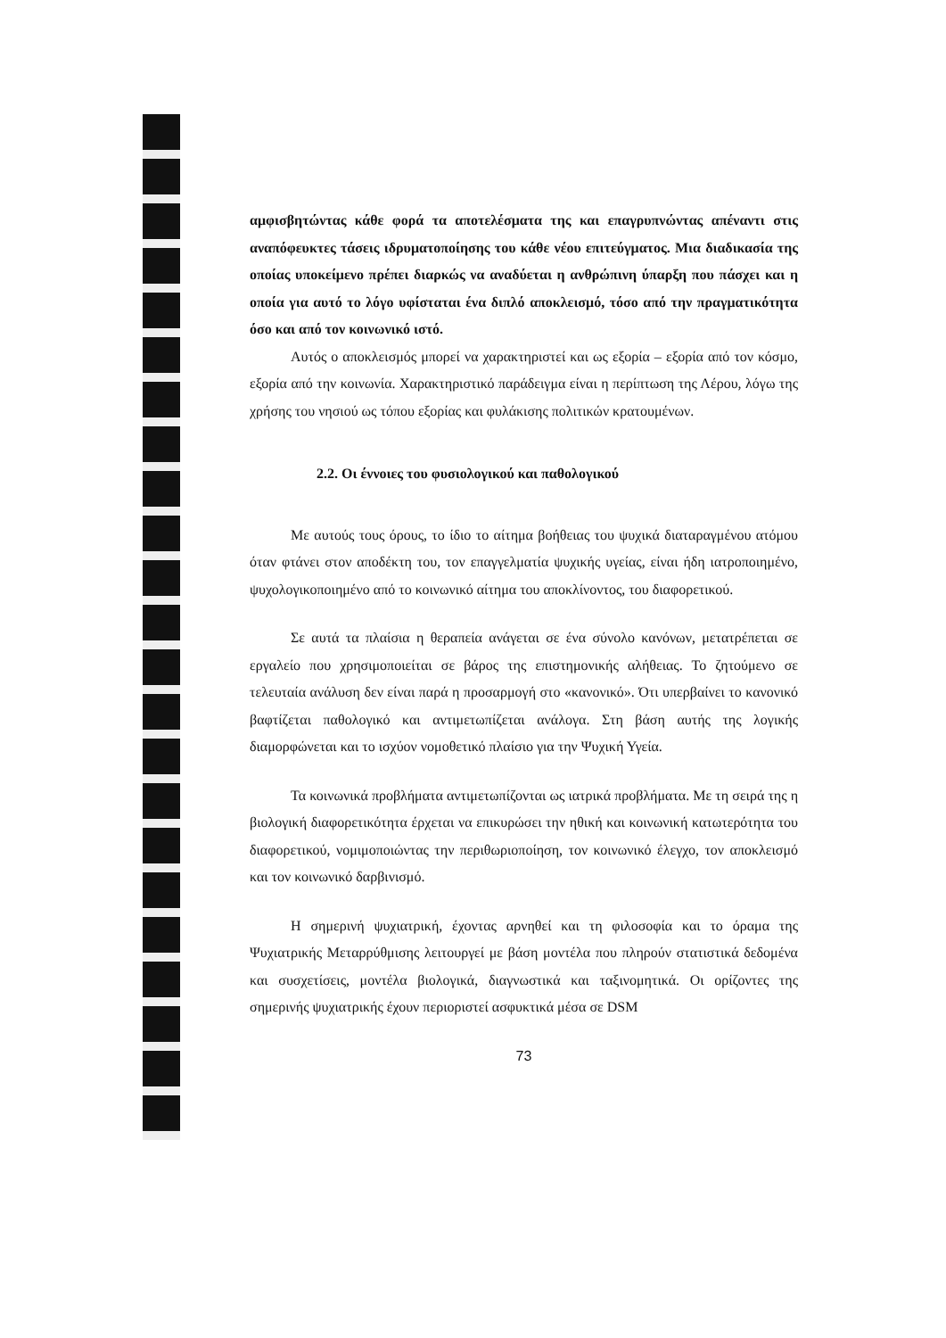αμφισβητώντας κάθε φορά τα αποτελέσματα της και επαγρυπνώντας απέναντι στις αναπόφευκτες τάσεις ιδρυματοποίησης του κάθε νέου επιτεύγματος. Μια διαδικασία της οποίας υποκείμενο πρέπει διαρκώς να αναδύεται η ανθρώπινη ύπαρξη που πάσχει και η οποία για αυτό το λόγο υφίσταται ένα διπλό αποκλεισμό, τόσο από την πραγματικότητα όσο και από τον κοινωνικό ιστό.
Αυτός ο αποκλεισμός μπορεί να χαρακτηριστεί και ως εξορία – εξορία από τον κόσμο, εξορία από την κοινωνία. Χαρακτηριστικό παράδειγμα είναι η περίπτωση της Λέρου, λόγω της χρήσης του νησιού ως τόπου εξορίας και φυλάκισης πολιτικών κρατουμένων.
2.2. Οι έννοιες του φυσιολογικού και παθολογικού
Με αυτούς τους όρους, το ίδιο το αίτημα βοήθειας του ψυχικά διαταραγμένου ατόμου όταν φτάνει στον αποδέκτη του, τον επαγγελματία ψυχικής υγείας, είναι ήδη ιατροποιημένο, ψυχολογικοποιημένο από το κοινωνικό αίτημα του αποκλίνοντος, του διαφορετικού.
Σε αυτά τα πλαίσια η θεραπεία ανάγεται σε ένα σύνολο κανόνων, μετατρέπεται σε εργαλείο που χρησιμοποιείται σε βάρος της επιστημονικής αλήθειας. Το ζητούμενο σε τελευταία ανάλυση δεν είναι παρά η προσαρμογή στο «κανονικό». Ότι υπερβαίνει το κανονικό βαφτίζεται παθολογικό και αντιμετωπίζεται ανάλογα. Στη βάση αυτής της λογικής διαμορφώνεται και το ισχύον νομοθετικό πλαίσιο για την Ψυχική Υγεία.
Τα κοινωνικά προβλήματα αντιμετωπίζονται ως ιατρικά προβλήματα. Με τη σειρά της η βιολογική διαφορετικότητα έρχεται να επικυρώσει την ηθική και κοινωνική κατωτερότητα του διαφορετικού, νομιμοποιώντας την περιθωριοποίηση, τον κοινωνικό έλεγχο, τον αποκλεισμό και τον κοινωνικό δαρβινισμό.
Η σημερινή ψυχιατρική, έχοντας αρνηθεί και τη φιλοσοφία και το όραμα της Ψυχιατρικής Μεταρρύθμισης λειτουργεί με βάση μοντέλα που πληρούν στατιστικά δεδομένα και συσχετίσεις, μοντέλα βιολογικά, διαγνωστικά και ταξινομητικά. Οι ορίζοντες της σημερινής ψυχιατρικής έχουν περιοριστεί ασφυκτικά μέσα σε DSM
73